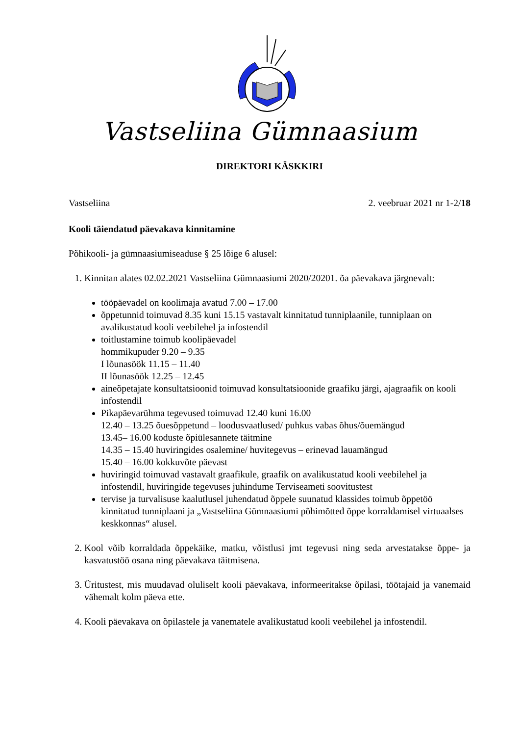Vastseliina Gümnaasium
DIREKTORI KÄSKKIRI
Vastseliina 2. veebruar 2021 nr 1-2/18
Kooli täiendatud päevakava kinnitamine
Põhikooli- ja gümnaasiumiseaduse § 25 lõige 6 alusel:
1. Kinnitan alates 02.02.2021 Vastseliina Gümnaasiumi 2020/20201. õa päevakava järgnevalt:
tööpäevadel on koolimaja avatud 7.00 – 17.00
õppetunnid toimuvad 8.35 kuni 15.15 vastavalt kinnitatud tunniplaanile, tunniplaan on avalikustatud kooli veebilehel ja infostendil
toitlustamine toimub koolipäevadel
hommikupuder 9.20 – 9.35
I lõunasöök 11.15 – 11.40
II lõunasöök 12.25 – 12.45
aineõpetajate konsultatsioonid toimuvad konsultatsioonide graafiku järgi, ajagraafik on kooli infostendil
Pikapäevarühma tegevused toimuvad 12.40 kuni 16.00
12.40 – 13.25 õuesõppetund – loodusvaatlused/ puhkus vabas õhus/õuemängud
13.45– 16.00 koduste õpiülesannete täitmine
14.35 – 15.40 huviringides osalemine/ huvitegevus – erinevad lauamängud
15.40 – 16.00 kokkuvõte päevast
huviringid toimuvad vastavalt graafikule, graafik on avalikustatud kooli veebilehel ja infostendil, huviringide tegevuses juhindume Terviseameti soovitustest
tervise ja turvalisuse kaalutlusel juhendatud õppele suunatud klassides toimub õppetöö kinnitatud tunniplaani ja „Vastseliina Gümnaasiumi põhimõtted õppe korraldamisel virtuaalses keskkonnas“ alusel.
2. Kool võib korraldada õppekäike, matku, võistlusi jmt tegevusi ning seda arvestatakse õppe- ja kasvatustöö osana ning päevakava täitmisena.
3. Üritustest, mis muudavad oluliselt kooli päevakava, informeeritakse õpilasi, töötajaid ja vanemaid vähemalt kolm päeva ette.
4. Kooli päevakava on õpilastele ja vanematele avalikustatud kooli veebilehel ja infostendil.